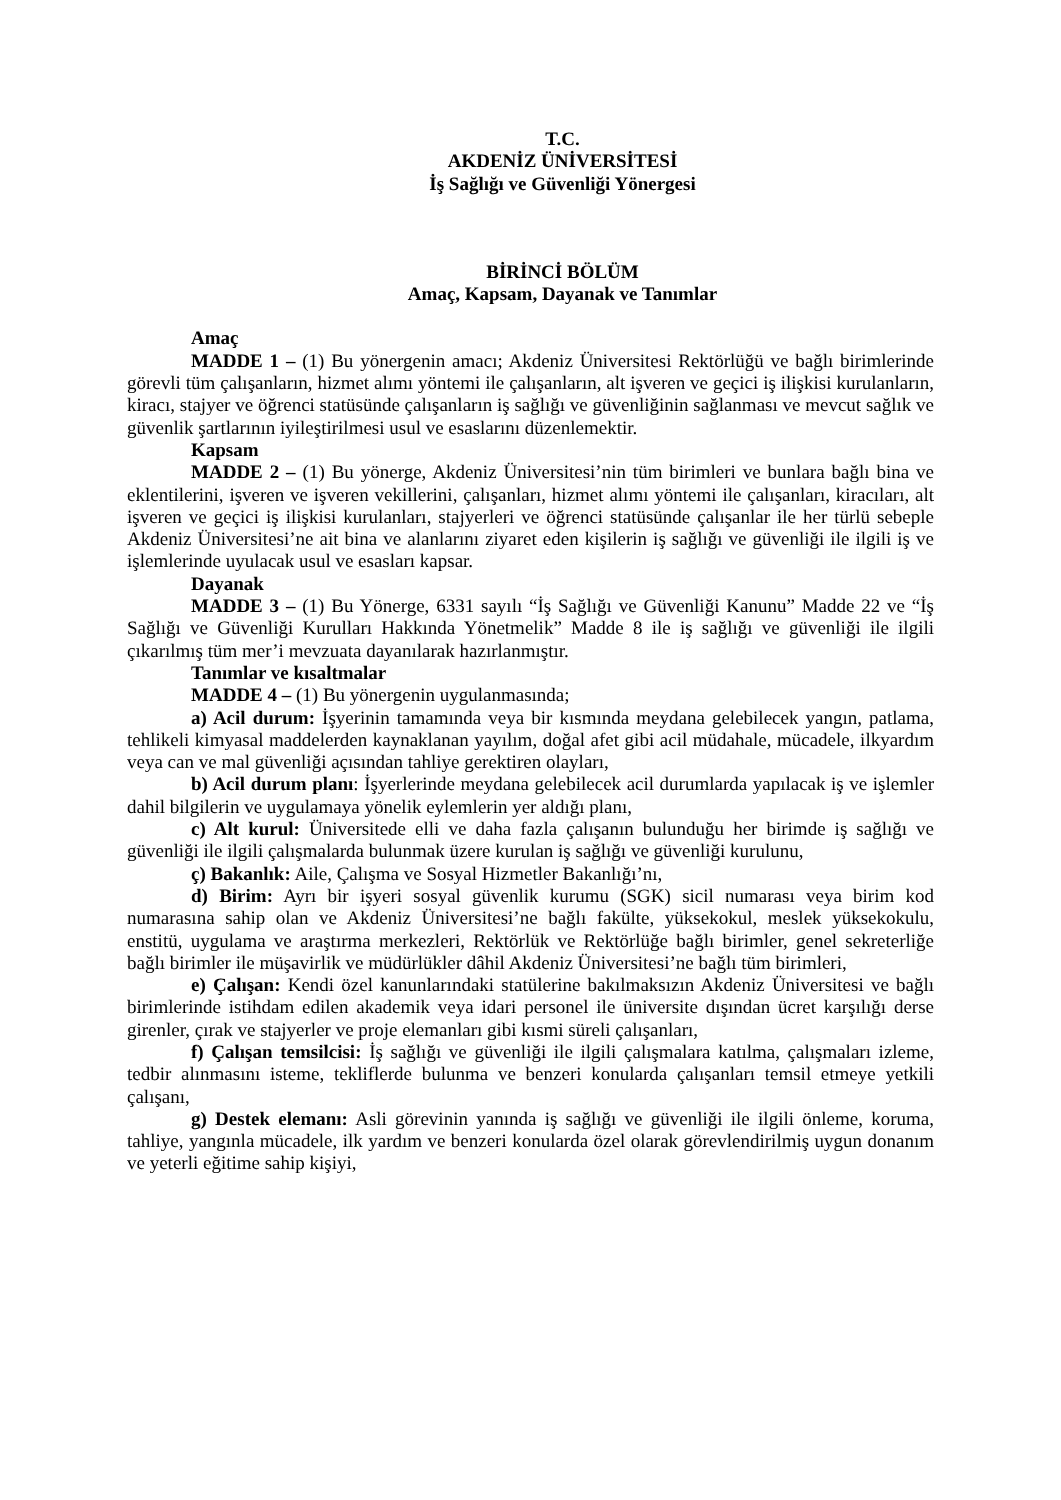T.C.
AKDENİZ ÜNİVERSİTESİ
İş Sağlığı ve Güvenliği Yönergesi
BİRİNCİ BÖLÜM
Amaç, Kapsam, Dayanak ve Tanımlar
Amaç
MADDE 1 – (1) Bu yönergenin amacı; Akdeniz Üniversitesi Rektörlüğü ve bağlı birimlerinde görevli tüm çalışanların, hizmet alımı yöntemi ile çalışanların, alt işveren ve geçici iş ilişkisi kurulanların, kiracı, stajyer ve öğrenci statüsünde çalışanların iş sağlığı ve güvenliğinin sağlanması ve mevcut sağlık ve güvenlik şartlarının iyileştirilmesi usul ve esaslarını düzenlemektir.
Kapsam
MADDE 2 – (1) Bu yönerge, Akdeniz Üniversitesi’nin tüm birimleri ve bunlara bağlı bina ve eklentilerini, işveren ve işveren vekillerini, çalışanları, hizmet alımı yöntemi ile çalışanları, kiracıları, alt işveren ve geçici iş ilişkisi kurulanları, stajyerleri ve öğrenci statüsünde çalışanlar ile her türlü sebeple Akdeniz Üniversitesi’ne ait bina ve alanlarını ziyaret eden kişilerin iş sağlığı ve güvenliği ile ilgili iş ve işlemlerinde uyulacak usul ve esasları kapsar.
Dayanak
MADDE 3 – (1) Bu Yönerge, 6331 sayılı “İş Sağlığı ve Güvenliği Kanunu” Madde 22 ve “İş Sağlığı ve Güvenliği Kurulları Hakkında Yönetmelik” Madde 8 ile iş sağlığı ve güvenliği ile ilgili çıkarılmış tüm mer’i mevzuata dayanılarak hazırlanmıştır.
Tanımlar ve kısaltmalar
MADDE 4 – (1) Bu yönergenin uygulanmasında;
a) Acil durum: İşyerinin tamamında veya bir kısmında meydana gelebilecek yangın, patlama, tehlikeli kimyasal maddelerden kaynaklanan yayılım, doğal afet gibi acil müdahale, mücadele, ilkyardım veya can ve mal güvenliği açısından tahliye gerektiren olayları,
b) Acil durum planı: İşyerlerinde meydana gelebilecek acil durumlarda yapılacak iş ve işlemler dahil bilgilerin ve uygulamaya yönelik eylemlerin yer aldığı planı,
c) Alt kurul: Üniversitede elli ve daha fazla çalışanın bulunduğu her birimde iş sağlığı ve güvenliği ile ilgili çalışmalarda bulunmak üzere kurulan iş sağlığı ve güvenliği kurulunu,
ç) Bakanlık: Aile, Çalışma ve Sosyal Hizmetler Bakanlığı’nı,
d) Birim: Ayrı bir işyeri sosyal güvenlik kurumu (SGK) sicil numarası veya birim kod numarasına sahip olan ve Akdeniz Üniversitesi’ne bağlı fakülte, yüksekokul, meslek yüksekokulu, enstitü, uygulama ve araştırma merkezleri, Rektörlük ve Rektörlüğe bağlı birimler, genel sekreterliğe bağlı birimler ile müşavirlik ve müdürlükler dâhil Akdeniz Üniversitesi’ne bağlı tüm birimleri,
e) Çalışan: Kendi özel kanunlarındaki statülerine bakılmaksızın Akdeniz Üniversitesi ve bağlı birimlerinde istihdam edilen akademik veya idari personel ile üniversite dışından ücret karşılığı derse girenler, çırak ve stajyerler ve proje elemanları gibi kısmi süreli çalışanları,
f) Çalışan temsilcisi: İş sağlığı ve güvenliği ile ilgili çalışmalara katılma, çalışmaları izleme, tedbir alınmasını isteme, tekliflerde bulunma ve benzeri konularda çalışanları temsil etmeye yetkili çalışanı,
g) Destek elemanı: Asli görevinin yanında iş sağlığı ve güvenliği ile ilgili önleme, koruma, tahliye, yangınla mücadele, ilk yardım ve benzeri konularda özel olarak görevlendirilmiş uygun donanım ve yeterli eğitime sahip kişiyi,